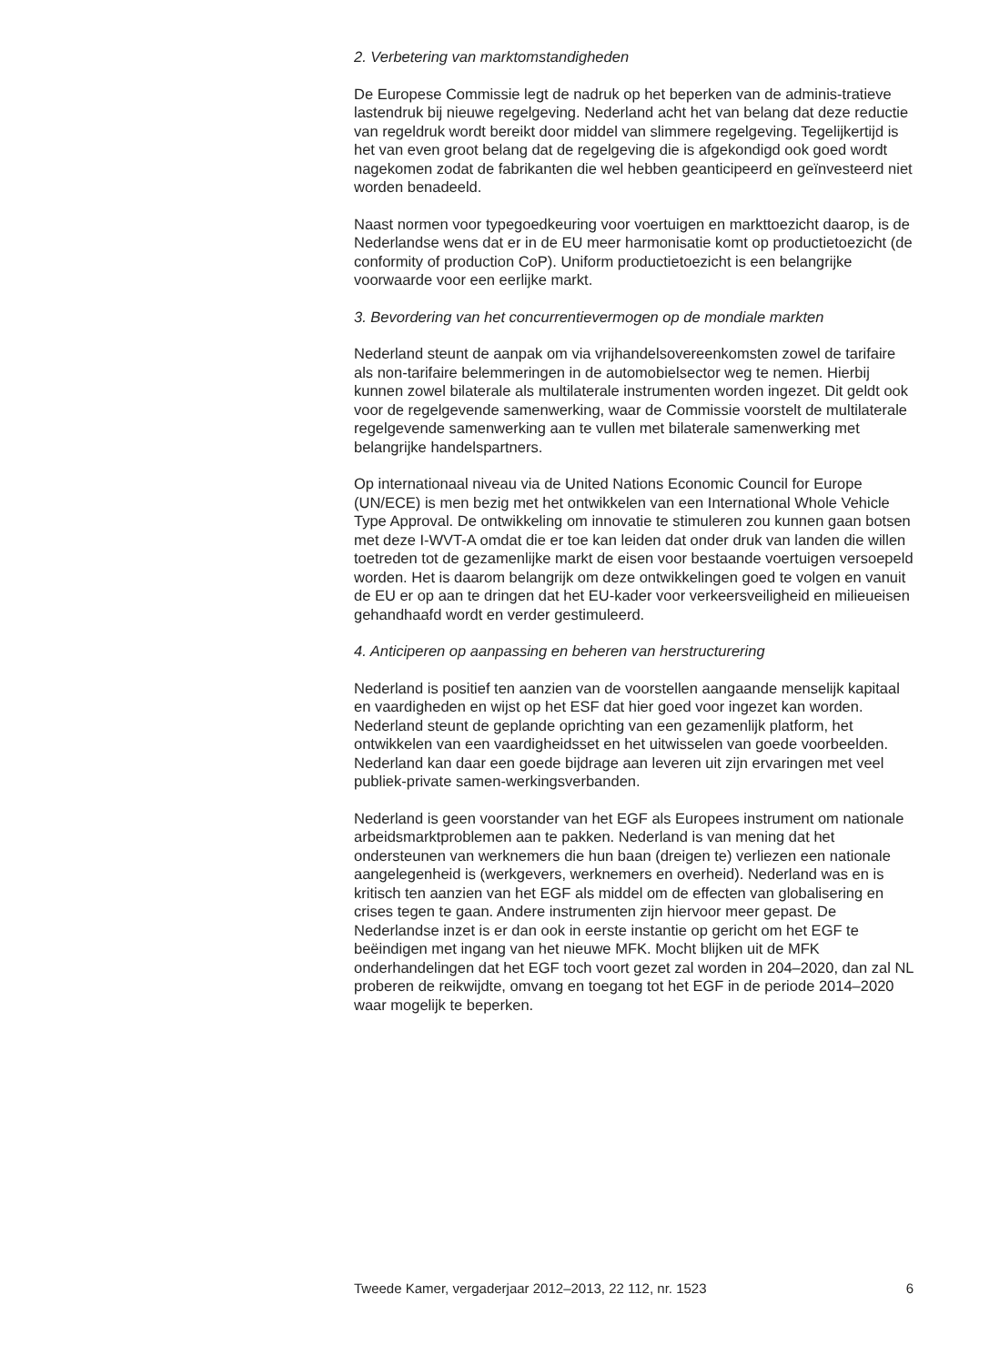2. Verbetering van marktomstandigheden
De Europese Commissie legt de nadruk op het beperken van de adminis-tratieve lastendruk bij nieuwe regelgeving. Nederland acht het van belang dat deze reductie van regeldruk wordt bereikt door middel van slimmere regelgeving. Tegelijkertijd is het van even groot belang dat de regelgeving die is afgekondigd ook goed wordt nagekomen zodat de fabrikanten die wel hebben geanticipeerd en geïnvesteerd niet worden benadeeld.
Naast normen voor typegoedkeuring voor voertuigen en markttoezicht daarop, is de Nederlandse wens dat er in de EU meer harmonisatie komt op productietoezicht (de conformity of production CoP). Uniform productietoezicht is een belangrijke voorwaarde voor een eerlijke markt.
3. Bevordering van het concurrentievermogen op de mondiale markten
Nederland steunt de aanpak om via vrijhandelsovereenkomsten zowel de tarifaire als non-tarifaire belemmeringen in de automobielsector weg te nemen. Hierbij kunnen zowel bilaterale als multilaterale instrumenten worden ingezet. Dit geldt ook voor de regelgevende samenwerking, waar de Commissie voorstelt de multilaterale regelgevende samenwerking aan te vullen met bilaterale samenwerking met belangrijke handelspartners.
Op internationaal niveau via de United Nations Economic Council for Europe (UN/ECE) is men bezig met het ontwikkelen van een International Whole Vehicle Type Approval. De ontwikkeling om innovatie te stimuleren zou kunnen gaan botsen met deze I-WVT-A omdat die er toe kan leiden dat onder druk van landen die willen toetreden tot de gezamenlijke markt de eisen voor bestaande voertuigen versoepeld worden. Het is daarom belangrijk om deze ontwikkelingen goed te volgen en vanuit de EU er op aan te dringen dat het EU-kader voor verkeersveiligheid en milieueisen gehandhaafd wordt en verder gestimuleerd.
4. Anticiperen op aanpassing en beheren van herstructurering
Nederland is positief ten aanzien van de voorstellen aangaande menselijk kapitaal en vaardigheden en wijst op het ESF dat hier goed voor ingezet kan worden. Nederland steunt de geplande oprichting van een gezamenlijk platform, het ontwikkelen van een vaardigheidsset en het uitwisselen van goede voorbeelden. Nederland kan daar een goede bijdrage aan leveren uit zijn ervaringen met veel publiek-private samen-werkingsverbanden.
Nederland is geen voorstander van het EGF als Europees instrument om nationale arbeidsmarktproblemen aan te pakken. Nederland is van mening dat het ondersteunen van werknemers die hun baan (dreigen te) verliezen een nationale aangelegenheid is (werkgevers, werknemers en overheid). Nederland was en is kritisch ten aanzien van het EGF als middel om de effecten van globalisering en crises tegen te gaan. Andere instrumenten zijn hiervoor meer gepast. De Nederlandse inzet is er dan ook in eerste instantie op gericht om het EGF te beëindigen met ingang van het nieuwe MFK. Mocht blijken uit de MFK onderhandelingen dat het EGF toch voort gezet zal worden in 204–2020, dan zal NL proberen de reikwijdte, omvang en toegang tot het EGF in de periode 2014–2020 waar mogelijk te beperken.
Tweede Kamer, vergaderjaar 2012–2013, 22 112, nr. 1523 6